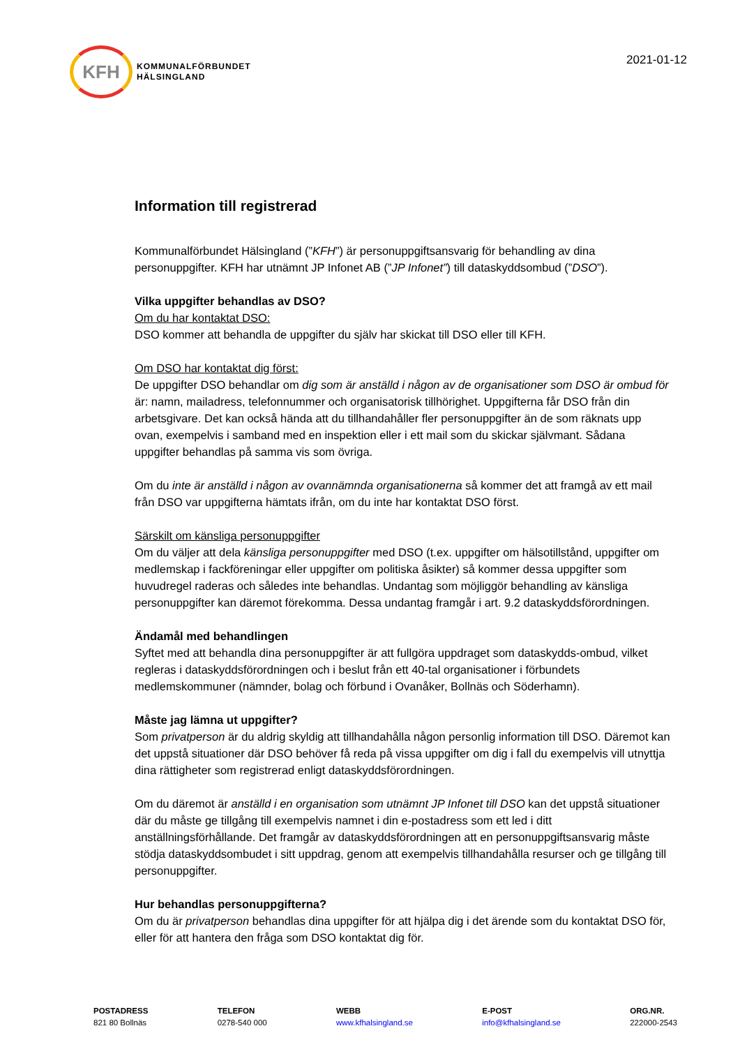KFH
KOMMUNALFÖRBUNDET
HÄLSINGLAND
2021-01-12
Information till registrerad
Kommunalförbundet Hälsingland (”KFH”) är personuppgiftsansvarig för behandling av dina personuppgifter. KFH har utnämnt JP Infonet AB (”JP Infonet”) till dataskyddsombud (”DSO”).
Vilka uppgifter behandlas av DSO?
Om du har kontaktat DSO:
DSO kommer att behandla de uppgifter du själv har skickat till DSO eller till KFH.
Om DSO har kontaktat dig först:
De uppgifter DSO behandlar om dig som är anställd i någon av de organisationer som DSO är ombud för är: namn, mailadress, telefonnummer och organisatorisk tillhörighet. Uppgifterna får DSO från din arbetsgivare. Det kan också hända att du tillhandahåller fler personuppgifter än de som räknats upp ovan, exempelvis i samband med en inspektion eller i ett mail som du skickar självmant. Sådana uppgifter behandlas på samma vis som övriga.
Om du inte är anställd i någon av ovannämnda organisationerna så kommer det att framgå av ett mail från DSO var uppgifterna hämtats ifrån, om du inte har kontaktat DSO först.
Särskilt om känsliga personuppgifter
Om du väljer att dela känsliga personuppgifter med DSO (t.ex. uppgifter om hälsotillstånd, uppgifter om medlemskap i fackföreningar eller uppgifter om politiska åsikter) så kommer dessa uppgifter som huvudregel raderas och således inte behandlas. Undantag som möjliggör behandling av känsliga personuppgifter kan däremot förekomma. Dessa undantag framgår i art. 9.2 dataskyddsförordningen.
Ändamål med behandlingen
Syftet med att behandla dina personuppgifter är att fullgöra uppdraget som dataskydds-ombud, vilket regleras i dataskyddsförordningen och i beslut från ett 40-tal organisationer i förbundets medlemskommuner (nämnder, bolag och förbund i Ovanåker, Bollnäs och Söderhamn).
Måste jag lämna ut uppgifter?
Som privatperson är du aldrig skyldig att tillhandahålla någon personlig information till DSO. Däremot kan det uppstå situationer där DSO behöver få reda på vissa uppgifter om dig i fall du exempelvis vill utnyttja dina rättigheter som registrerad enligt dataskyddsförordningen.
Om du däremot är anställd i en organisation som utnämnt JP Infonet till DSO kan det uppstå situationer där du måste ge tillgång till exempelvis namnet i din e-postadress som ett led i ditt anställningsförhållande. Det framgår av dataskyddsförordningen att en personuppgiftsansvarig måste stödja dataskyddsombudet i sitt uppdrag, genom att exempelvis tillhandahålla resurser och ge tillgång till personuppgifter.
Hur behandlas personuppgifterna?
Om du är privatperson behandlas dina uppgifter för att hjälpa dig i det ärende som du kontaktat DSO för, eller för att hantera den fråga som DSO kontaktat dig för.
POSTADRESS
821 80 Bollnäs
TELEFON
0278-540 000
WEBB
www.kfhalsingland.se
E-POST
info@kfhalsingland.se
ORG.NR.
222000-2543